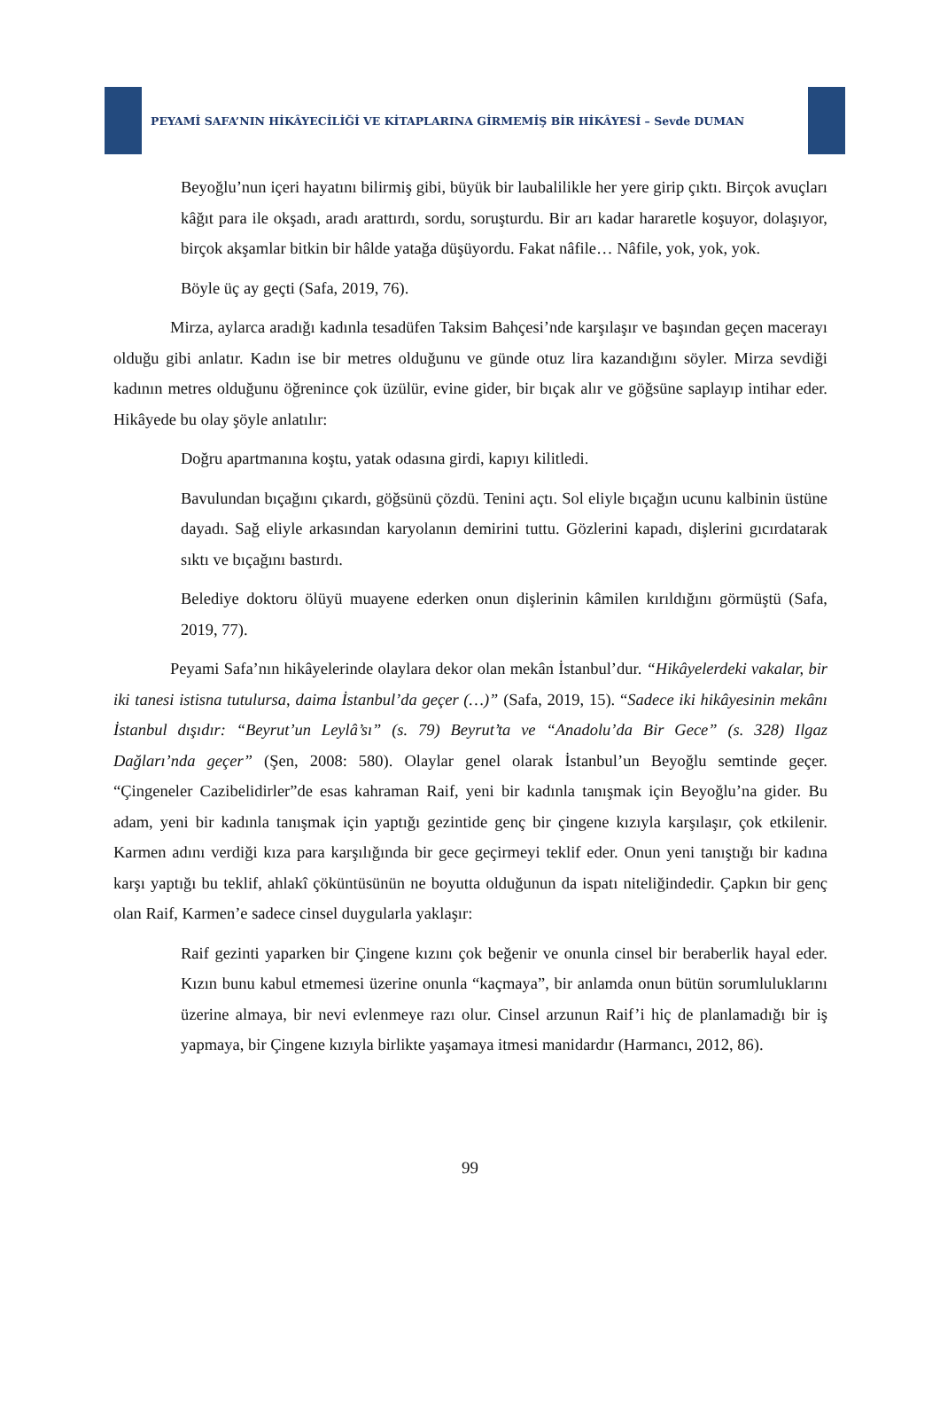PEYAMİ SAFA’NIN HİKÂYECİLİĞİ VE KİTAPLARINA GİRMEMİŞ BİR HİKÂYESİ – Sevde DUMAN
Beyoğlu’nun içeri hayatını bilirmiş gibi, büyük bir laubalilikle her yere girip çıktı. Birçok avuçları kâğıt para ile okşadı, aradı arattırdı, sordu, soruşturdu. Bir arı kadar hararetle koşuyor, dolaşıyor, birçok akşamlar bitkin bir hâlde yatağa düşüyordu. Fakat nâfile… Nâfile, yok, yok, yok.
Böyle üç ay geçti (Safa, 2019, 76).
Mirza, aylarca aradığı kadınla tesadüfen Taksim Bahçesi’nde karşılaşır ve başından geçen macerayı olduğu gibi anlatır. Kadın ise bir metres olduğunu ve günde otuz lira kazandığını söyler. Mirza sevdiği kadının metres olduğunu öğrenince çok üzülür, evine gider, bir bıçak alır ve göğsüne saplayıp intihar eder. Hikâyede bu olay şöyle anlatılır:
Doğru apartmanına koştu, yatak odasına girdi, kapıyı kilitledi.
Bavulundan bıçağını çıkardı, göğsünü çözdü. Tenini açtı. Sol eliyle bıçağın ucunu kalbinin üstüne dayadı. Sağ eliyle arkasından karyolanın demirini tuttu. Gözlerini kapadı, dişlerini gıcırdatarak sıktı ve bıçağını bastırdı.
Belediye doktoru ölüyü muayene ederken onun dişlerinin kâmilen kırıldığını görmüştü (Safa, 2019, 77).
Peyami Safa’nın hikâyelerinde olaylara dekor olan mekân İstanbul’dur. “Hikâyelerdeki vakalar, bir iki tanesi istisna tutulursa, daima İstanbul’da geçer (…)” (Safa, 2019, 15). “Sadece iki hikâyesinin mekânı İstanbul dışıdır: “Beyrut’un Leylâ’sı” (s. 79) Beyrut’ta ve “Anadolu’da Bir Gece” (s. 328) Ilgaz Dağları’nda geçer” (Şen, 2008: 580). Olaylar genel olarak İstanbul’un Beyoğlu semtinde geçer. “Çingeneler Cazibelidirler”de esas kahraman Raif, yeni bir kadınla tanışmak için Beyoğlu’na gider. Bu adam, yeni bir kadınla tanışmak için yaptığı gezintide genç bir çingene kızıyla karşılaşır, çok etkilenir. Karmen adını verdiği kıza para karşılığında bir gece geçirmeyi teklif eder. Onun yeni tanıştığı bir kadına karşı yaptığı bu teklif, ahlakî çöküntüsünün ne boyutta olduğunun da ispatı niteliğindedir. Çapkın bir genç olan Raif, Karmen’e sadece cinsel duygularla yaklaşır:
Raif gezinti yaparken bir Çingene kızını çok beğenir ve onunla cinsel bir beraberlik hayal eder. Kızın bunu kabul etmemesi üzerine onunla “kaçmaya”, bir anlamda onun bütün sorumluluklarını üzerine almaya, bir nevi evlenmeye razı olur. Cinsel arzunun Raif’i hiç de planlamadığı bir iş yapmaya, bir Çingene kızıyla birlikte yaşamaya itmesi manidardır (Harmancı, 2012, 86).
99